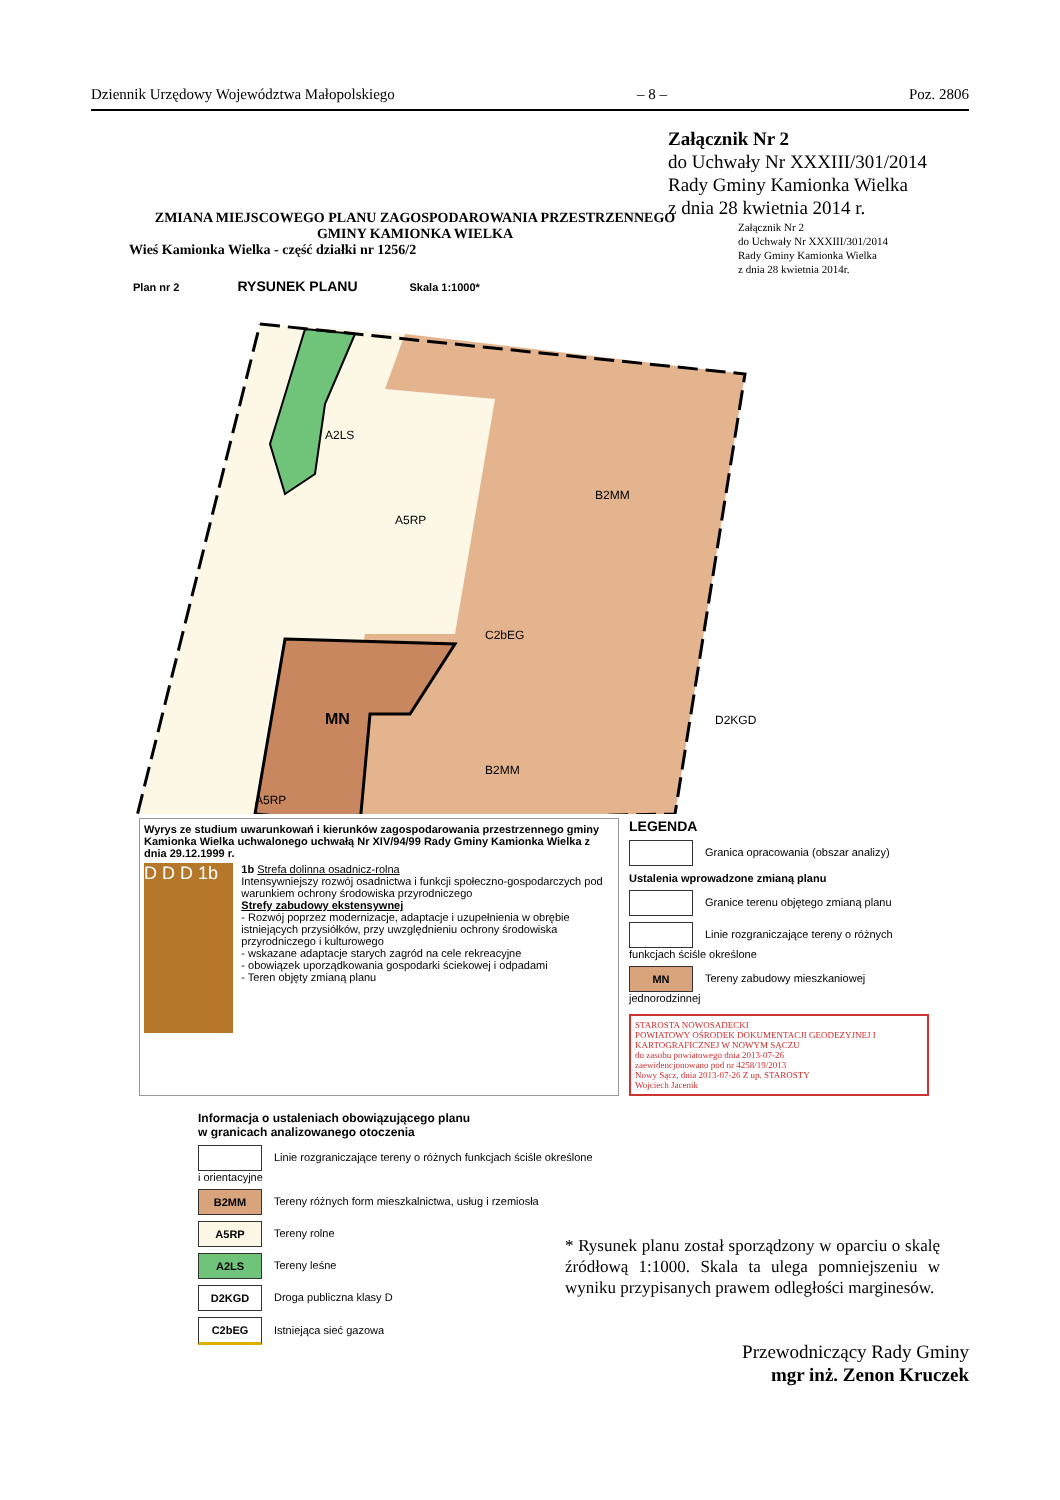Dziennik Urzędowy Województwa Małopolskiego – 8 – Poz. 2806
Załącznik Nr 2
do Uchwały Nr XXXIII/301/2014
Rady Gminy Kamionka Wielka
z dnia 28 kwietnia 2014 r.
ZMIANA MIEJSCOWEGO PLANU ZAGOSPODAROWANIA PRZESTRZENNEGO
GMINY KAMIONKA WIELKA
Wieś Kamionka Wielka - część działki nr 1256/2
Załącznik Nr 2
do Uchwały Nr XXXIII/301/2014
Rady Gminy Kamionka Wielka
z dnia 28 kwietnia 2014r.
Plan nr 2 RYSUNEK PLANU Skala 1:1000*
A2LS
A5RP
B2MM
MN
C2bEG
B2MM
A5RP
D2KGD
Wyrys ze studium uwarunkowań i kierunków zagospodarowania przestrzennego gminy Kamionka Wielka uchwalonego uchwałą Nr XIV/94/99 Rady Gminy Kamionka Wielka z dnia 29.12.1999 r.
D D D 1b
1b Strefa dolinna osadnicz-rolna
Intensywniejszy rozwój osadnictwa i funkcji społeczno-gospodarczych pod warunkiem ochrony środowiska przyrodniczego
Strefy zabudowy ekstensywnej
- Rozwój poprzez modernizacje, adaptacje i uzupełnienia w obrębie istniejących przysiółków, przy uwzględnieniu ochrony środowiska przyrodniczego i kulturowego
- wskazane adaptacje starych zagród na cele rekreacyjne
- obowiązek uporządkowania gospodarki ściekowej i odpadami
- Teren objęty zmianą planu
LEGENDA
Granica opracowania (obszar analizy)
Ustalenia wprowadzone zmianą planu
Granice terenu objętego zmianą planu
Linie rozgraniczające tereny o różnych funkcjach ściśle określone
MN Tereny zabudowy mieszkaniowej jednorodzinnej
STAROSTA NOWOSADECKI
POWIATOWY OŚRODEK DOKUMENTACJI GEODEZYJNEJ I KARTOGRAFICZNEJ W NOWYM SĄCZU
do zasobu powiatowego dnia 2013-07-26
zaewidencjonowano pod nr 4258/19/2013
Nowy Sącz, dnia 2013-07-26 Z up. STAROSTY
Wojciech Jacenik
Informacja o ustaleniach obowiązującego planu
w granicach analizowanego otoczenia
Linie rozgraniczające tereny o różnych funkcjach ściśle określone i orientacyjne
B2MM Tereny różnych form mieszkalnictwa, usług i rzemiosła
A5RP Tereny rolne
A2LS Tereny leśne
D2KGD Droga publiczna klasy D
C2bEG Istniejąca sieć gazowa
* Rysunek planu został sporządzony w oparciu o skalę źródłową 1:1000. Skala ta ulega pomniejszeniu w wyniku przypisanych prawem odległości marginesów.
Przewodniczący Rady Gminy
mgr inż. Zenon Kruczek